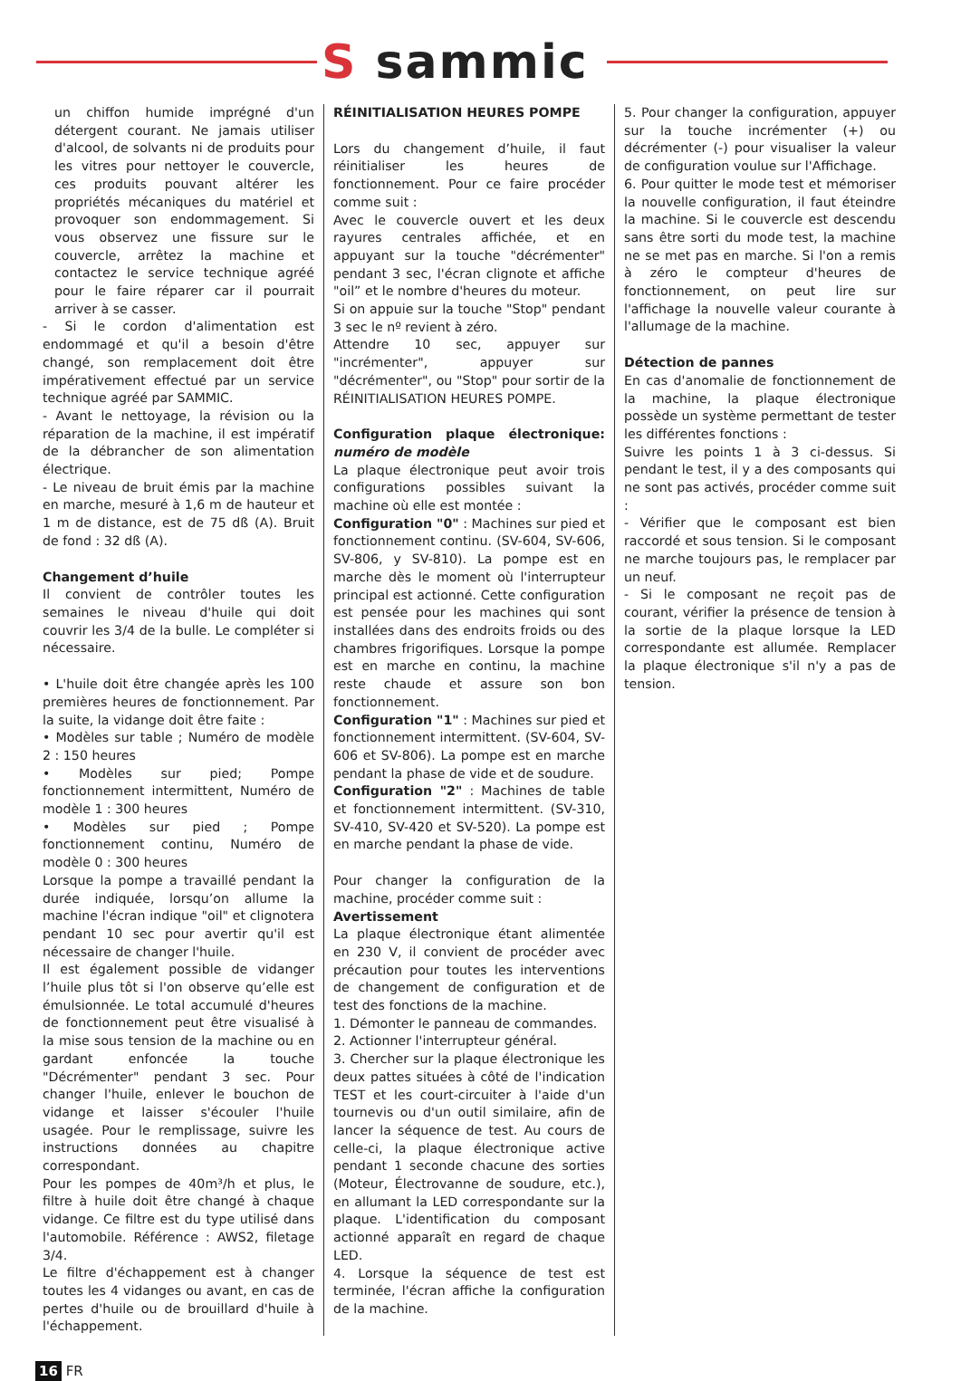S sammic
un chiffon humide imprégné d'un détergent courant. Ne jamais utiliser d'alcool, de solvants ni de produits pour les vitres pour nettoyer le couvercle, ces produits pouvant altérer les propriétés mécaniques du matériel et provoquer son endommagement. Si vous observez une fissure sur le couvercle, arrêtez la machine et contactez le service technique agréé pour le faire réparer car il pourrait arriver à se casser.
- Si le cordon d'alimentation est endommagé et qu'il a besoin d'être changé, son remplacement doit être impérativement effectué par un service technique agréé par SAMMIC.
- Avant le nettoyage, la révision ou la réparation de la machine, il est impératif de la débrancher de son alimentation électrique.
- Le niveau de bruit émis par la machine en marche, mesuré à 1,6 m de hauteur et 1 m de distance, est de 75 dß (A). Bruit de fond : 32 dß (A).
Changement d’huile
Il convient de contrôler toutes les semaines le niveau d'huile qui doit couvrir les 3/4 de la bulle. Le compléter si nécessaire.
• L'huile doit être changée après les 100 premières heures de fonctionnement. Par la suite, la vidange doit être faite :
• Modèles sur table ; Numéro de modèle 2 : 150 heures
• Modèles sur pied; Pompe fonctionnement intermittent, Numéro de modèle 1 : 300 heures
• Modèles sur pied ; Pompe fonctionnement continu, Numéro de modèle 0 : 300 heures
Lorsque la pompe a travaillé pendant la durée indiquée, lorsqu’on allume la machine l'écran indique "oil" et clignotera pendant 10 sec pour avertir qu'il est nécessaire de changer l'huile.
Il est également possible de vidanger l’huile plus tôt si l'on observe qu’elle est émulsionnée. Le total accumulé d'heures de fonctionnement peut être visualisé à la mise sous tension de la machine ou en gardant enfoncée la touche "Décrémenter" pendant 3 sec. Pour changer l'huile, enlever le bouchon de vidange et laisser s'écouler l'huile usagée. Pour le remplissage, suivre les instructions données au chapitre correspondant.
Pour les pompes de 40m³/h et plus, le filtre à huile doit être changé à chaque vidange. Ce filtre est du type utilisé dans l'automobile. Référence : AWS2, filetage 3/4.
Le filtre d'échappement est à changer toutes les 4 vidanges ou avant, en cas de pertes d'huile ou de brouillard d'huile à l'échappement.
RÉINITIALISATION HEURES POMPE
Lors du changement d’huile, il faut réinitialiser les heures de fonctionnement. Pour ce faire procéder comme suit :
Avec le couvercle ouvert et les deux rayures centrales affichée, et en appuyant sur la touche "décrémenter" pendant 3 sec, l'écran clignote et affiche "oil” et le nombre d'heures du moteur.
Si on appuie sur la touche "Stop" pendant 3 sec le nº revient à zéro.
Attendre 10 sec, appuyer sur "incrémenter", appuyer sur "décrémenter", ou "Stop" pour sortir de la RÉINITIALISATION HEURES POMPE.
Configuration plaque électronique: numéro de modèle
La plaque électronique peut avoir trois configurations possibles suivant la machine où elle est montée :
Configuration "0" : Machines sur pied et fonctionnement continu. (SV-604, SV-606, SV-806, y SV-810). La pompe est en marche dès le moment où l'interrupteur principal est actionné. Cette configuration est pensée pour les machines qui sont installées dans des endroits froids ou des chambres frigorifiques. Lorsque la pompe est en marche en continu, la machine reste chaude et assure son bon fonctionnement.
Configuration "1" : Machines sur pied et fonctionnement intermittent. (SV-604, SV-606 et SV-806). La pompe est en marche pendant la phase de vide et de soudure.
Configuration "2" : Machines de table et fonctionnement intermittent. (SV-310, SV-410, SV-420 et SV-520). La pompe est en marche pendant la phase de vide.
Pour changer la configuration de la machine, procéder comme suit :
Avertissement
La plaque électronique étant alimentée en 230 V, il convient de procéder avec précaution pour toutes les interventions de changement de configuration et de test des fonctions de la machine.
1. Démonter le panneau de commandes.
2. Actionner l'interrupteur général.
3. Chercher sur la plaque électronique les deux pattes situées à côté de l'indication TEST et les court-circuiter à l'aide d'un tournevis ou d'un outil similaire, afin de lancer la séquence de test. Au cours de celle-ci, la plaque électronique active pendant 1 seconde chacune des sorties (Moteur, Électrovanne de soudure, etc.), en allumant la LED correspondante sur la plaque. L'identification du composant actionné apparaît en regard de chaque LED.
4. Lorsque la séquence de test est terminée, l'écran affiche la configuration de la machine.
5. Pour changer la configuration, appuyer sur la touche incrémenter (+) ou décrémenter (-) pour visualiser la valeur de configuration voulue sur l'Affichage.
6. Pour quitter le mode test et mémoriser la nouvelle configuration, il faut éteindre la machine. Si le couvercle est descendu sans être sorti du mode test, la machine ne se met pas en marche. Si l'on a remis à zéro le compteur d'heures de fonctionnement, on peut lire sur l'affichage la nouvelle valeur courante à l'allumage de la machine.
Détection de pannes
En cas d'anomalie de fonctionnement de la machine, la plaque électronique possède un système permettant de tester les différentes fonctions :
Suivre les points 1 à 3 ci-dessus. Si pendant le test, il y a des composants qui ne sont pas activés, procéder comme suit :
- Vérifier que le composant est bien raccordé et sous tension. Si le composant ne marche toujours pas, le remplacer par un neuf.
- Si le composant ne reçoit pas de courant, vérifier la présence de tension à la sortie de la plaque lorsque la LED correspondante est allumée. Remplacer la plaque électronique s'il n'y a pas de tension.
16 FR